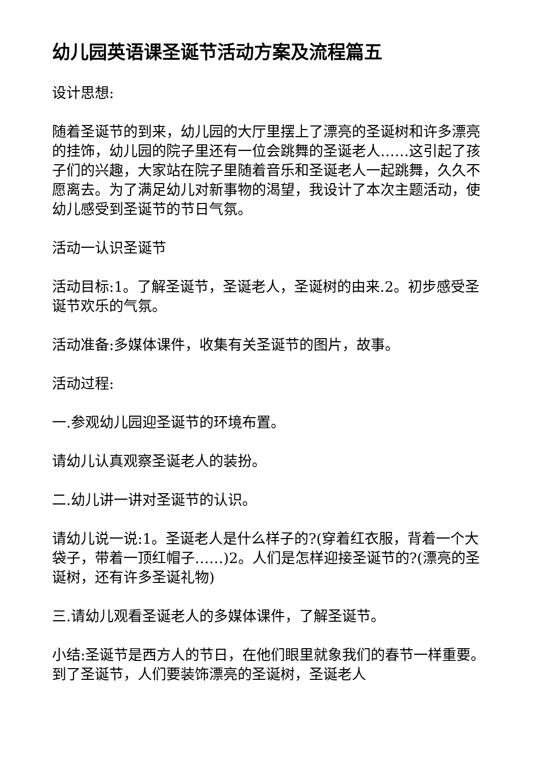幼儿园英语课圣诞节活动方案及流程篇五
设计思想:
随着圣诞节的到来，幼儿园的大厅里摆上了漂亮的圣诞树和许多漂亮的挂饰，幼儿园的院子里还有一位会跳舞的圣诞老人……这引起了孩子们的兴趣，大家站在院子里随着音乐和圣诞老人一起跳舞，久久不愿离去。为了满足幼儿对新事物的渴望，我设计了本次主题活动，使幼儿感受到圣诞节的节日气氛。
活动一认识圣诞节
活动目标:1。了解圣诞节，圣诞老人，圣诞树的由来.2。初步感受圣诞节欢乐的气氛。
活动准备:多媒体课件，收集有关圣诞节的图片，故事。
活动过程:
一.参观幼儿园迎圣诞节的环境布置。
请幼儿认真观察圣诞老人的装扮。
二.幼儿讲一讲对圣诞节的认识。
请幼儿说一说:1。圣诞老人是什么样子的?(穿着红衣服，背着一个大袋子，带着一顶红帽子……)2。人们是怎样迎接圣诞节的?(漂亮的圣诞树，还有许多圣诞礼物)
三.请幼儿观看圣诞老人的多媒体课件，了解圣诞节。
小结:圣诞节是西方人的节日，在他们眼里就象我们的春节一样重要。到了圣诞节，人们要装饰漂亮的圣诞树，圣诞老人